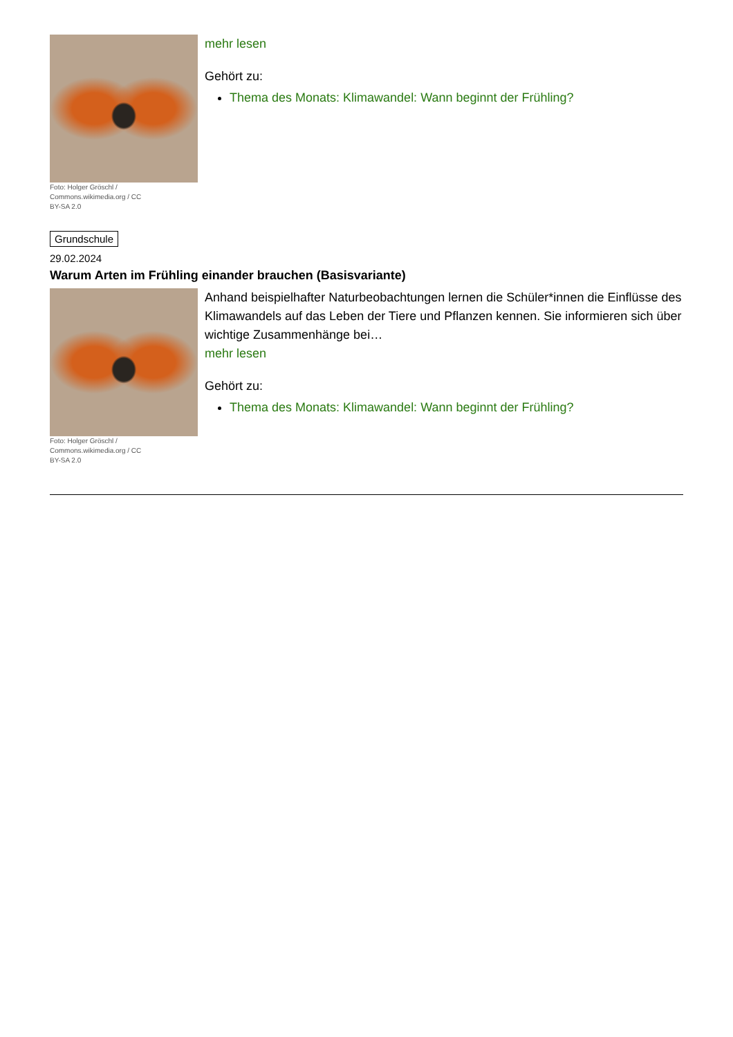Foto: Holger Gröschl / Commons.wikimedia.org / CC BY-SA 2.0
mehr lesen
Gehört zu:
Thema des Monats: Klimawandel: Wann beginnt der Frühling?
Grundschule
29.02.2024
Warum Arten im Frühling einander brauchen (Basisvariante)
Foto: Holger Gröschl / Commons.wikimedia.org / CC BY-SA 2.0
Anhand beispielhafter Naturbeobachtungen lernen die Schüler*innen die Einflüsse des Klimawandels auf das Leben der Tiere und Pflanzen kennen. Sie informieren sich über wichtige Zusammenhänge bei…
mehr lesen
Gehört zu:
Thema des Monats: Klimawandel: Wann beginnt der Frühling?